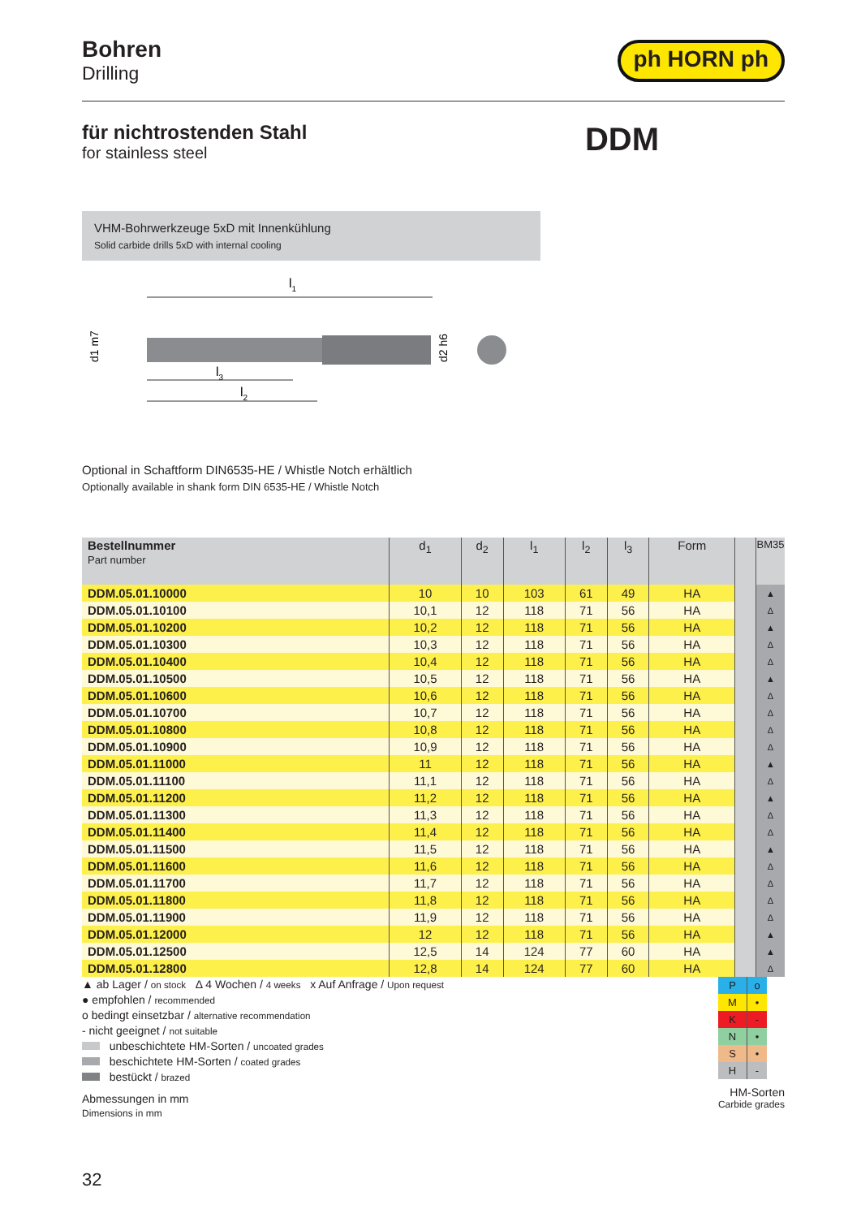Bohren
Drilling
ph HORN ph
für nichtrostenden Stahl
for stainless steel
DDM
VHM-Bohrwerkzeuge 5xD mit Innenkühlung
Solid carbide drills 5xD with internal cooling
l1
d1 m7
d2 h6
l3
l2
Optional in Schaftform DIN6535-HE / Whistle Notch erhältlich
Optionally available in shank form DIN 6535-HE / Whistle Notch
| Bestellnummer Part number | d<sub>1</sub> | d<sub>2</sub> | l<sub>1</sub> | l<sub>2</sub> | l<sub>3</sub> | Form | | BM35 |
| --- | --- | --- | --- | --- | --- | --- | --- | --- |
| DDM.05.01.10000 | 10 | 10 | 103 | 61 | 49 | HA | | ▲ |
| DDM.05.01.10100 | 10,1 | 12 | 118 | 71 | 56 | HA | | Δ |
| DDM.05.01.10200 | 10,2 | 12 | 118 | 71 | 56 | HA | | ▲ |
| DDM.05.01.10300 | 10,3 | 12 | 118 | 71 | 56 | HA | | Δ |
| DDM.05.01.10400 | 10,4 | 12 | 118 | 71 | 56 | HA | | Δ |
| DDM.05.01.10500 | 10,5 | 12 | 118 | 71 | 56 | HA | | ▲ |
| DDM.05.01.10600 | 10,6 | 12 | 118 | 71 | 56 | HA | | Δ |
| DDM.05.01.10700 | 10,7 | 12 | 118 | 71 | 56 | HA | | Δ |
| DDM.05.01.10800 | 10,8 | 12 | 118 | 71 | 56 | HA | | Δ |
| DDM.05.01.10900 | 10,9 | 12 | 118 | 71 | 56 | HA | | Δ |
| DDM.05.01.11000 | 11 | 12 | 118 | 71 | 56 | HA | | ▲ |
| DDM.05.01.11100 | 11,1 | 12 | 118 | 71 | 56 | HA | | Δ |
| DDM.05.01.11200 | 11,2 | 12 | 118 | 71 | 56 | HA | | ▲ |
| DDM.05.01.11300 | 11,3 | 12 | 118 | 71 | 56 | HA | | Δ |
| DDM.05.01.11400 | 11,4 | 12 | 118 | 71 | 56 | HA | | Δ |
| DDM.05.01.11500 | 11,5 | 12 | 118 | 71 | 56 | HA | | ▲ |
| DDM.05.01.11600 | 11,6 | 12 | 118 | 71 | 56 | HA | | Δ |
| DDM.05.01.11700 | 11,7 | 12 | 118 | 71 | 56 | HA | | Δ |
| DDM.05.01.11800 | 11,8 | 12 | 118 | 71 | 56 | HA | | Δ |
| DDM.05.01.11900 | 11,9 | 12 | 118 | 71 | 56 | HA | | Δ |
| DDM.05.01.12000 | 12 | 12 | 118 | 71 | 56 | HA | | ▲ |
| DDM.05.01.12500 | 12,5 | 14 | 124 | 77 | 60 | HA | | ▲ |
| DDM.05.01.12800 | 12,8 | 14 | 124 | 77 | 60 | HA | | Δ |
▲ ab Lager / on stock Δ 4 Wochen / 4 weeks x Auf Anfrage / Upon request
● empfohlen / recommended
o bedingt einsetzbar / alternative recommendation
- nicht geeignet / not suitable
unbeschichtete HM-Sorten / uncoated grades
beschichtete HM-Sorten / coated grades
bestückt / brazed
Abmessungen in mm
Dimensions in mm
| P | o |
| M | • |
| K | - |
| N | • |
| S | • |
| H | - |
HM-Sorten
Carbide grades
32